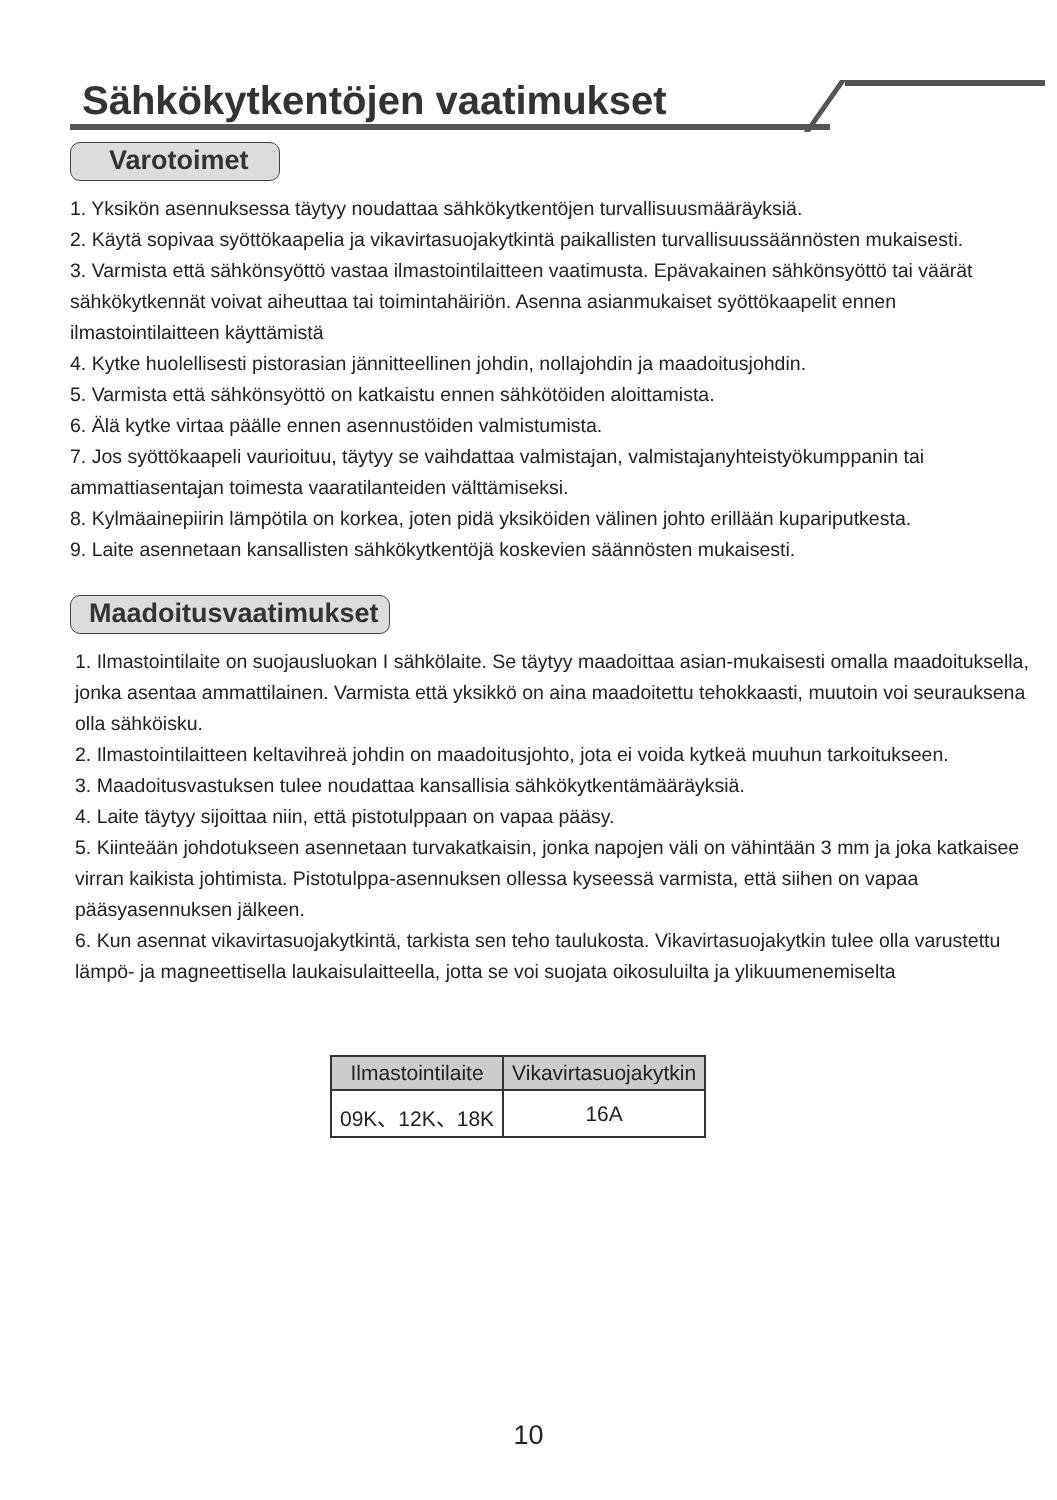Sähkökytkentöjen vaatimukset
Varotoimet
1. Yksikön asennuksessa täytyy noudattaa sähkökytkentöjen turvallisuusmääräyksiä.
2. Käytä sopivaa syöttökaapelia ja vikavirtasuojakytkintä paikallisten turvallisuussäännösten mukaisesti.
3. Varmista että sähkönsyöttö vastaa ilmastointilaitteen vaatimusta. Epävakainen sähkönsyöttö tai väärät sähkökytkennät voivat aiheuttaa tai toimintahäiriön. Asenna asianmukaiset syöttökaapelit ennen ilmastointilaitteen käyttämistä
4. Kytke huolellisesti pistorasian jännitteellinen johdin, nollajohdin ja maadoitusjohdin.
5. Varmista että sähkönsyöttö on katkaistu ennen sähkötöiden aloittamista.
6. Älä kytke virtaa päälle ennen asennustöiden valmistumista.
7. Jos syöttökaapeli vaurioituu, täytyy se vaihdattaa valmistajan, valmistajanyhteistyökumppanin tai ammattiasentajan toimesta vaaratilanteiden välttämiseksi.
8. Kylmäainepiirin lämpötila on korkea, joten pidä yksiköiden välinen johto erillään kupariputkesta.
9. Laite asennetaan kansallisten sähkökytkentöjä koskevien säännösten mukaisesti.
Maadoitusvaatimukset
1. Ilmastointilaite on suojausluokan I sähkölaite. Se täytyy maadoittaa asian-mukaisesti omalla maadoituksella, jonka asentaa ammattilainen. Varmista että yksikkö on aina maadoitettu tehokkaasti, muutoin voi seurauksena olla sähköisku.
2. Ilmastointilaitteen keltavihreä johdin on maadoitusjohto, jota ei voida kytkeä muuhun tarkoitukseen.
3. Maadoitusvastuksen tulee noudattaa kansallisia sähkökytkentämääräyksiä.
4. Laite täytyy sijoittaa niin, että pistotulppaan on vapaa pääsy.
5. Kiinteään johdotukseen asennetaan turvakatkaisin, jonka napojen väli on vähintään 3 mm ja joka katkaisee virran kaikista johtimista. Pistotulppa-asennuksen ollessa kyseessä varmista, että siihen on vapaa pääsyasennuksen jälkeen.
6. Kun asennat vikavirtasuojakytkintä, tarkista sen teho taulukosta. Vikavirtasuojakytkin tulee olla varustettu lämpö- ja magneettisella laukaisulaitteella, jotta se voi suojata oikosuluilta ja ylikuumenemiselta
| Ilmastointilaite | Vikavirtasuojakytkin |
| --- | --- |
| 09K、12K、18K | 16A |
10